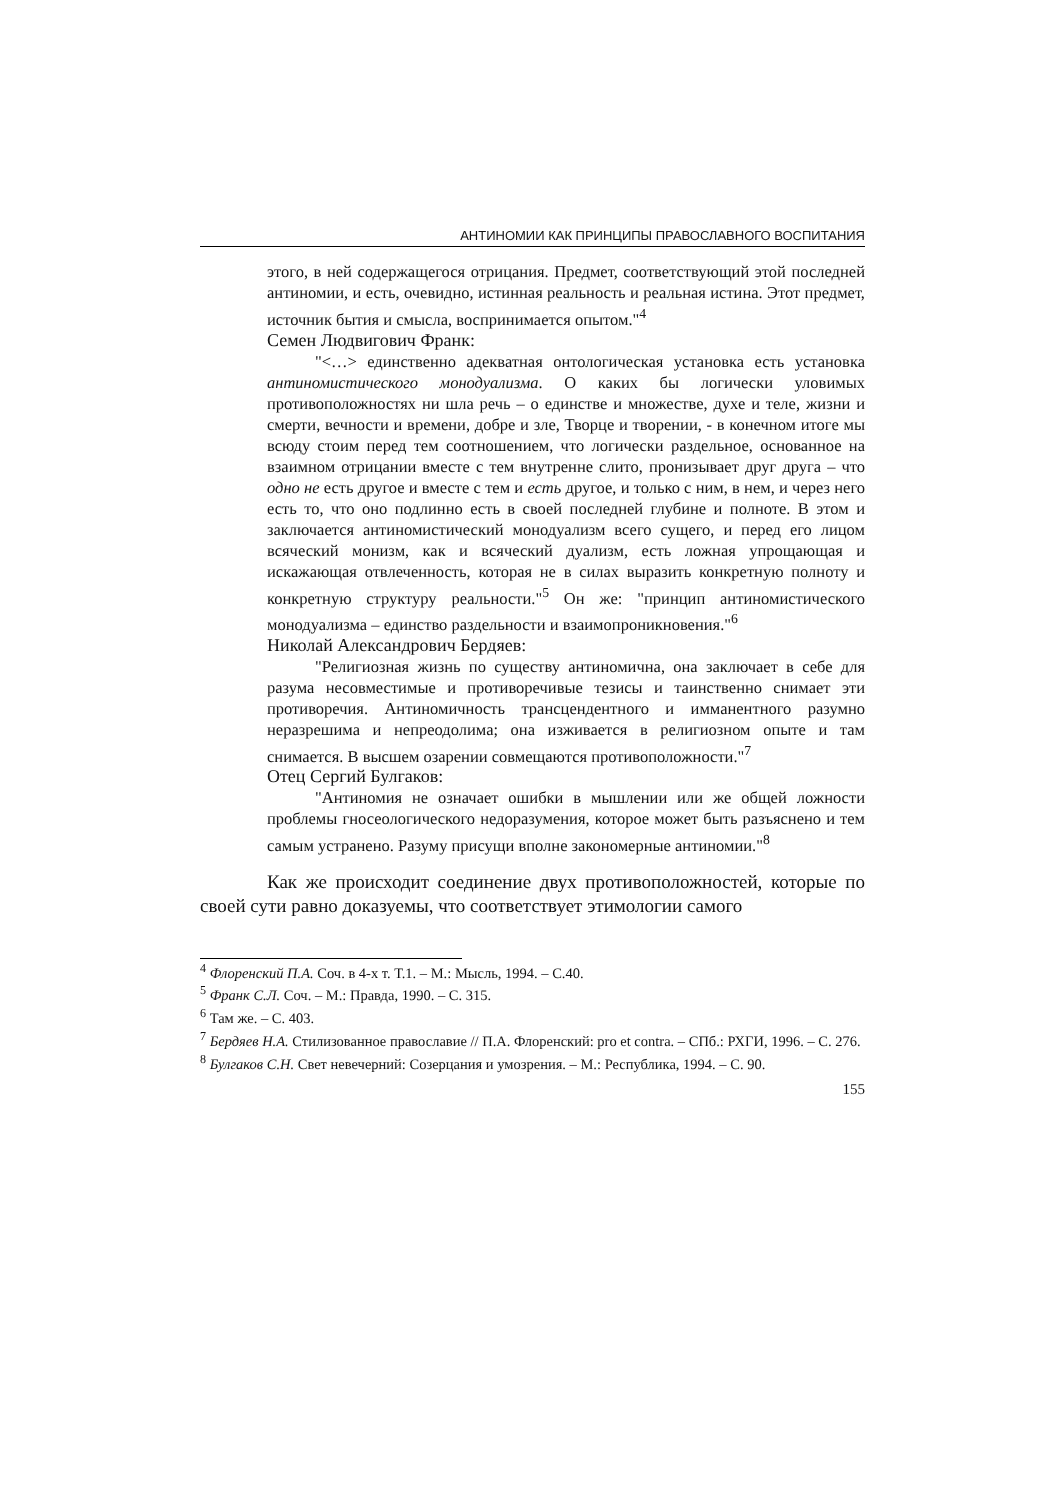АНТИНОМИИ КАК ПРИНЦИПЫ ПРАВОСЛАВНОГО ВОСПИТАНИЯ
этого, в ней содержащегося отрицания. Предмет, соответствующий этой последней антиномии, и есть, очевидно, истинная реальность и реальная истина. Этот предмет, источник бытия и смысла, воспринимается опытом."<sup>4</sup>
Семен Людвигович Франк:
"<…> единственно адекватная онтологическая установка есть установка антиномистического монодуализма. О каких бы логически уловимых противоположностях ни шла речь – о единстве и множестве, духе и теле, жизни и смерти, вечности и времени, добре и зле, Творце и творении, - в конечном итоге мы всюду стоим перед тем соотношением, что логически раздельное, основанное на взаимном отрицании вместе с тем внутренне слито, пронизывает друг друга – что одно не есть другое и вместе с тем и есть другое, и только с ним, в нем, и через него есть то, что оно подлинно есть в своей последней глубине и полноте. В этом и заключается антиномистический монодуализм всего сущего, и перед его лицом всяческий монизм, как и всяческий дуализм, есть ложная упрощающая и искажающая отвлеченность, которая не в силах выразить конкретную полноту и конкретную структуру реальности."<sup>5</sup> Он же: "принцип антиномистического монодуализма – единство раздельности и взаимопроникновения."<sup>6</sup>
Николай Александрович Бердяев:
"Религиозная жизнь по существу антиномична, она заключает в себе для разума несовместимые и противоречивые тезисы и таинственно снимает эти противоречия. Антиномичность трансцендентного и имманентного разумно неразрешима и непреодолима; она изживается в религиозном опыте и там снимается. В высшем озарении совмещаются противоположности."<sup>7</sup>
Отец Сергий Булгаков:
"Антиномия не означает ошибки в мышлении или же общей ложности проблемы гносеологического недоразумения, которое может быть разъяснено и тем самым устранено. Разуму присущи вполне закономерные антиномии."<sup>8</sup>
Как же происходит соединение двух противоположностей, которые по своей сути равно доказуемы, что соответствует этимологии самого
<sup>4</sup> Флоренский П.А. Соч. в 4-х т. Т.1. – М.: Мысль, 1994. – С.40.
<sup>5</sup> Франк С.Л. Соч. – М.: Правда, 1990. – С. 315.
<sup>6</sup> Там же. – С. 403.
<sup>7</sup> Бердяев Н.А. Стилизованное православие // П.А. Флоренский: pro et contra. – СПб.: РХГИ, 1996. – С. 276.
<sup>8</sup> Булгаков С.Н. Свет невечерний: Созерцания и умозрения. – М.: Республика, 1994. – С. 90.
155